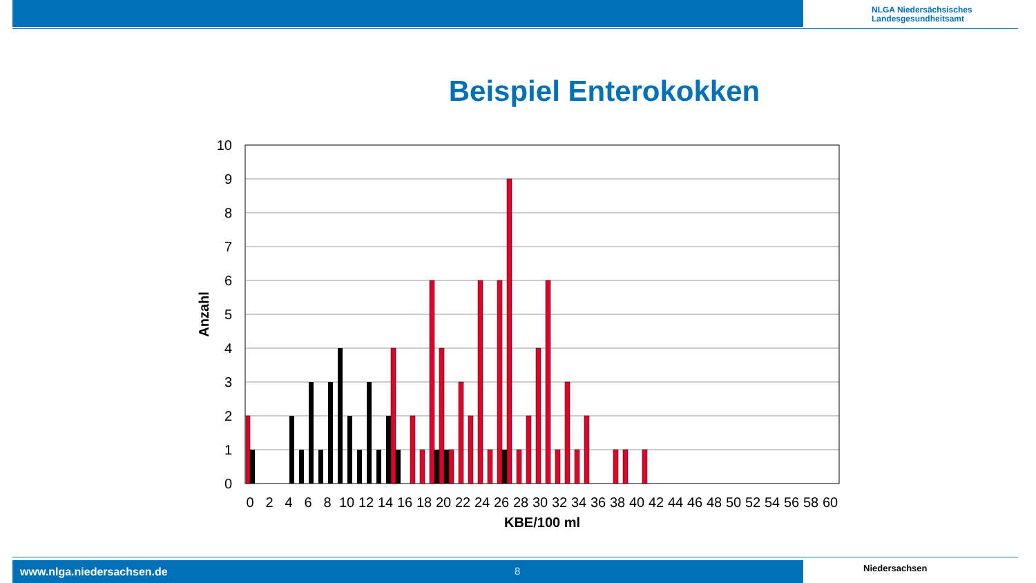NLGA Niedersächsisches
Landesgesundheitsamt
Beispiel Enterokokken
10
9
8
7
6
5
4
3
2
1
0
0
2
4
6
8
10
12
14
16
18
20
22
24
26
28
30
32
34
36
38
40
42
44
46
48
50
52
54
56
58
60
KBE/100 ml
Anzahl
www.nlga.niedersachsen.de 8 Niedersachsen